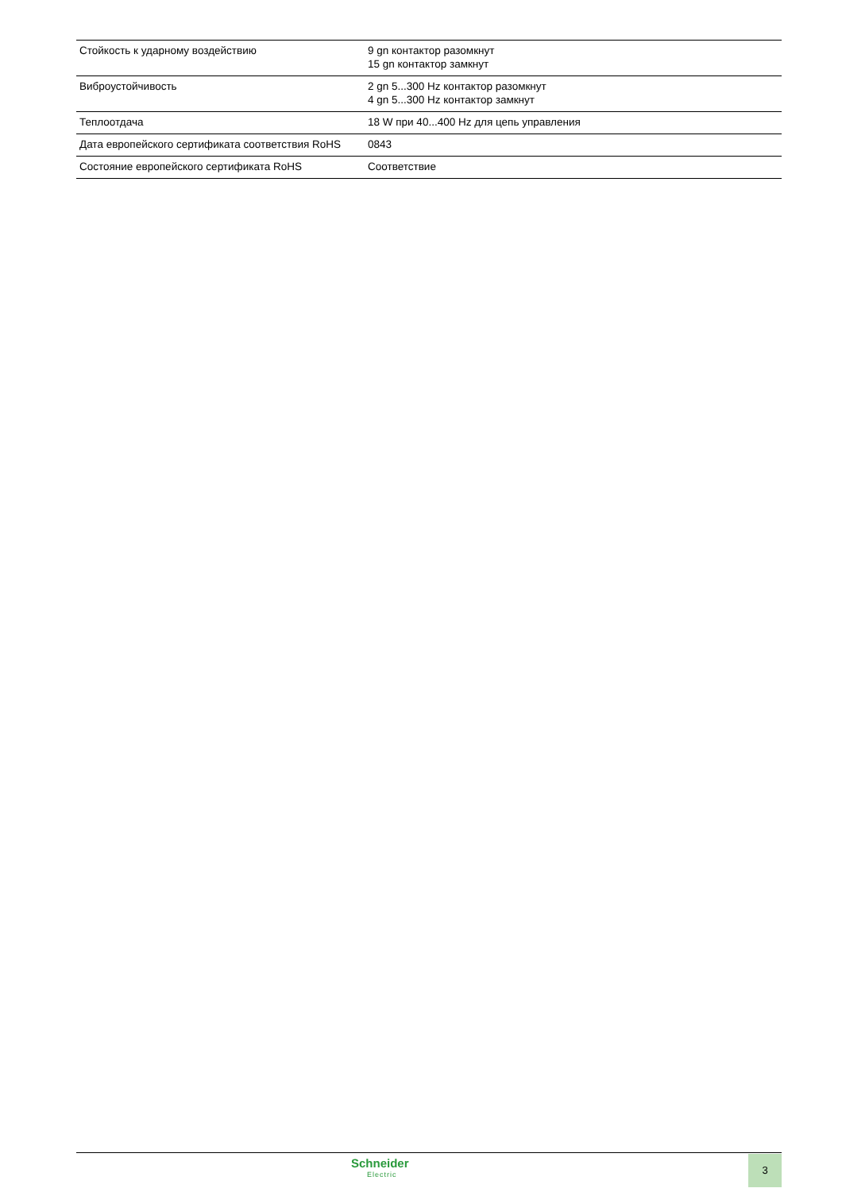| Стойкость к ударному воздействию | 9 gn контактор разомкнут 15 gn контактор замкнут |
| Виброустойчивость | 2 gn 5...300 Hz контактор разомкнут 4 gn 5...300 Hz контактор замкнут |
| Теплоотдача | 18 W при 40...400 Hz для цепь управления |
| Дата европейского сертификата соответствия RoHS | 0843 |
| Состояние европейского сертификата RoHS | Соответствие |
Schneider
Electric
3